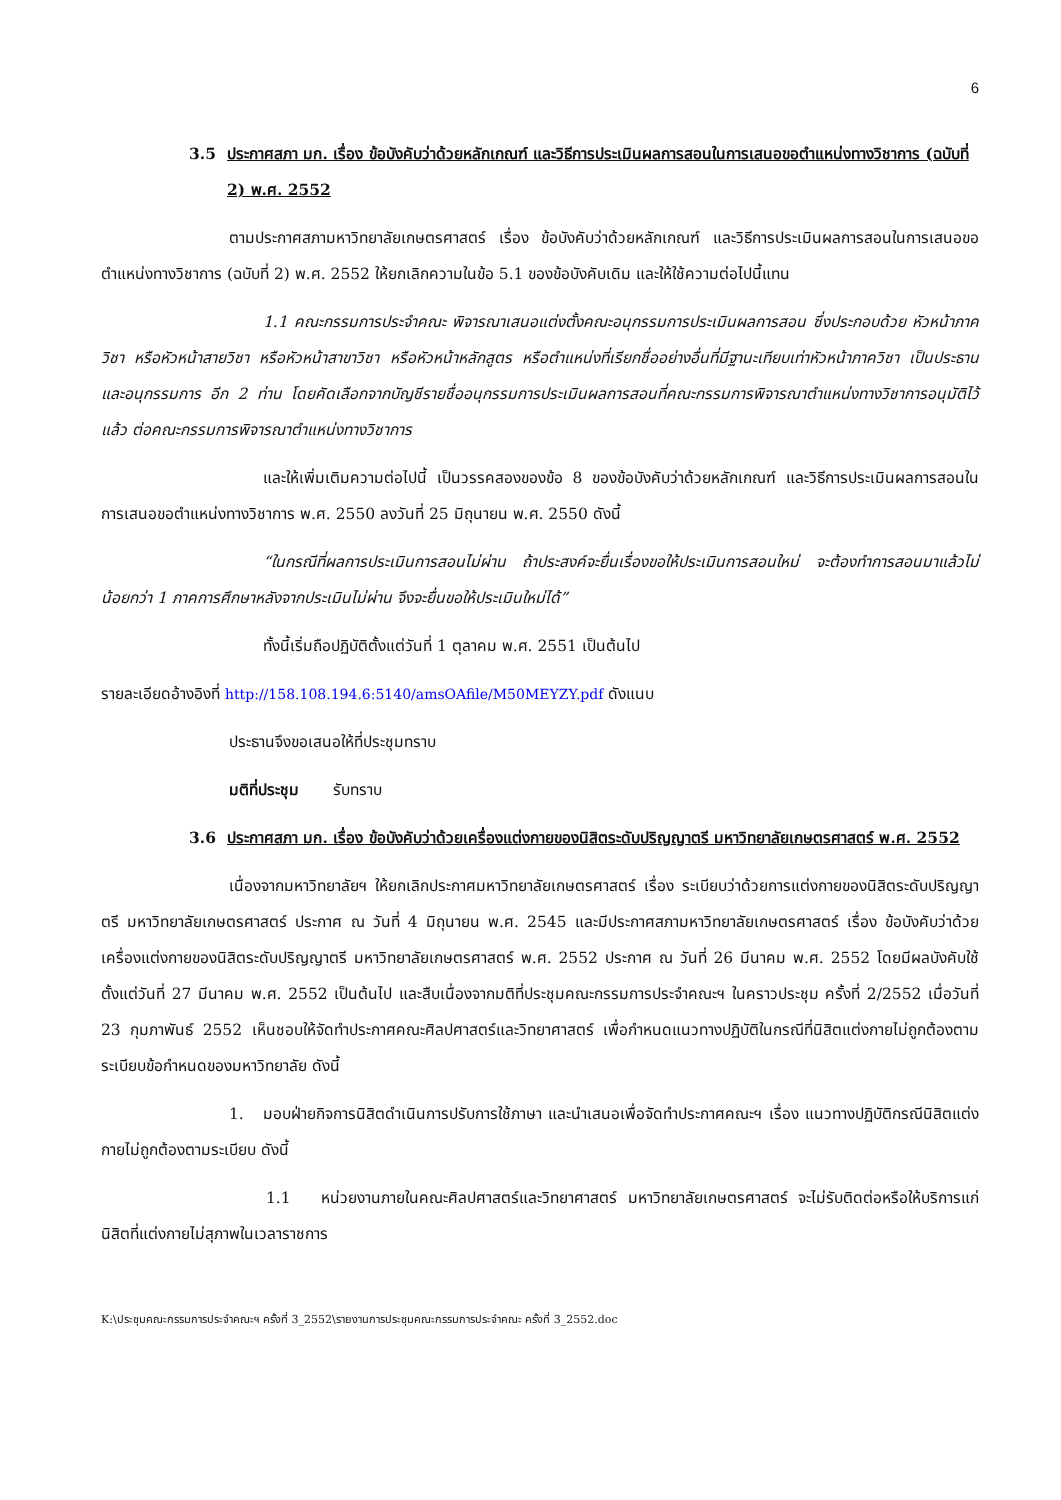6
3.5 ประกาศสภา มก. เรื่อง ข้อบังคับว่าด้วยหลักเกณฑ์ และวิธีการประเมินผลการสอนในการเสนอขอตำแหน่งทางวิชาการ (ฉบับที่ 2) พ.ศ. 2552
ตามประกาศสภามหาวิทยาลัยเกษตรศาสตร์ เรื่อง ข้อบังคับว่าด้วยหลักเกณฑ์ และวิธีการประเมินผลการสอนในการเสนอขอตำแหน่งทางวิชาการ (ฉบับที่ 2) พ.ศ. 2552 ให้ยกเลิกความในข้อ 5.1 ของข้อบังคับเดิม และให้ใช้ความต่อไปนี้แทน
1.1 คณะกรรมการประจำคณะ พิจารณาเสนอแต่งตั้งคณะอนุกรรมการประเมินผลการสอน ซึ่งประกอบด้วย หัวหน้าภาควิชา หรือหัวหน้าสายวิชา หรือหัวหน้าสาขาวิชา หรือหัวหน้าหลักสูตร หรือตำแหน่งที่เรียกชื่ออย่างอื่นที่มีฐานะเทียบเท่าหัวหน้าภาควิชา เป็นประธาน และอนุกรรมการ อีก 2 ท่าน โดยคัดเลือกจากบัญชีรายชื่ออนุกรรมการประเมินผลการสอนที่คณะกรรมการพิจารณาตำแหน่งทางวิชาการอนุมัติไว้แล้ว ต่อคณะกรรมการพิจารณาตำแหน่งทางวิชาการ
และให้เพิ่มเติมความต่อไปนี้ เป็นวรรคสองของข้อ 8 ของข้อบังคับว่าด้วยหลักเกณฑ์ และวิธีการประเมินผลการสอนในการเสนอขอตำแหน่งทางวิชาการ พ.ศ. 2550 ลงวันที่ 25 มิถุนายน พ.ศ. 2550 ดังนี้
“ในกรณีที่ผลการประเมินการสอนไม่ผ่าน ถ้าประสงค์จะยื่นเรื่องขอให้ประเมินการสอนใหม่ จะต้องทำการสอนมาแล้วไม่น้อยกว่า 1 ภาคการศึกษาหลังจากประเมินไม่ผ่าน จึงจะยื่นขอให้ประเมินใหม่ได้”
ทั้งนี้เริ่มถือปฏิบัติตั้งแต่วันที่ 1 ตุลาคม พ.ศ. 2551 เป็นต้นไป
รายละเอียดอ้างอิงที่ http://158.108.194.6:5140/amsOAfile/M50MEYZY.pdf ดังแนบ
ประธานจึงขอเสนอให้ที่ประชุมทราบ
มติที่ประชุม รับทราบ
3.6 ประกาศสภา มก. เรื่อง ข้อบังคับว่าด้วยเครื่องแต่งกายของนิสิตระดับปริญญาตรี มหาวิทยาลัยเกษตรศาสตร์ พ.ศ. 2552
เนื่องจากมหาวิทยาลัยฯ ให้ยกเลิกประกาศมหาวิทยาลัยเกษตรศาสตร์ เรื่อง ระเบียบว่าด้วยการแต่งกายของนิสิตระดับปริญญาตรี มหาวิทยาลัยเกษตรศาสตร์ ประกาศ ณ วันที่ 4 มิถุนายน พ.ศ. 2545 และมีประกาศสภามหาวิทยาลัยเกษตรศาสตร์ เรื่อง ข้อบังคับว่าด้วยเครื่องแต่งกายของนิสิตระดับปริญญาตรี มหาวิทยาลัยเกษตรศาสตร์ พ.ศ. 2552 ประกาศ ณ วันที่ 26 มีนาคม พ.ศ. 2552 โดยมีผลบังคับใช้ตั้งแต่วันที่ 27 มีนาคม พ.ศ. 2552 เป็นต้นไป และสืบเนื่องจากมติที่ประชุมคณะกรรมการประจำคณะฯ ในคราวประชุม ครั้งที่ 2/2552 เมื่อวันที่ 23 กุมภาพันธ์ 2552 เห็นชอบให้จัดทำประกาศคณะศิลปศาสตร์และวิทยาศาสตร์ เพื่อกำหนดแนวทางปฏิบัติในกรณีที่นิสิตแต่งกายไม่ถูกต้องตามระเบียบข้อกำหนดของมหาวิทยาลัย ดังนี้
1. มอบฝ่ายกิจการนิสิตดำเนินการปรับการใช้ภาษา และนำเสนอเพื่อจัดทำประกาศคณะฯ เรื่อง แนวทางปฏิบัติกรณีนิสิตแต่งกายไม่ถูกต้องตามระเบียบ ดังนี้
1.1 หน่วยงานภายในคณะศิลปศาสตร์และวิทยาศาสตร์ มหาวิทยาลัยเกษตรศาสตร์ จะไม่รับติดต่อหรือให้บริการแก่นิสิตที่แต่งกายไม่สุภาพในเวลาราชการ
K:\ประชุมคณะกรรมการประจำคณะฯ ครั้งที่ 3_2552\รายงานการประชุมคณะกรรมการประจำคณะ ครั้งที่ 3_2552.doc